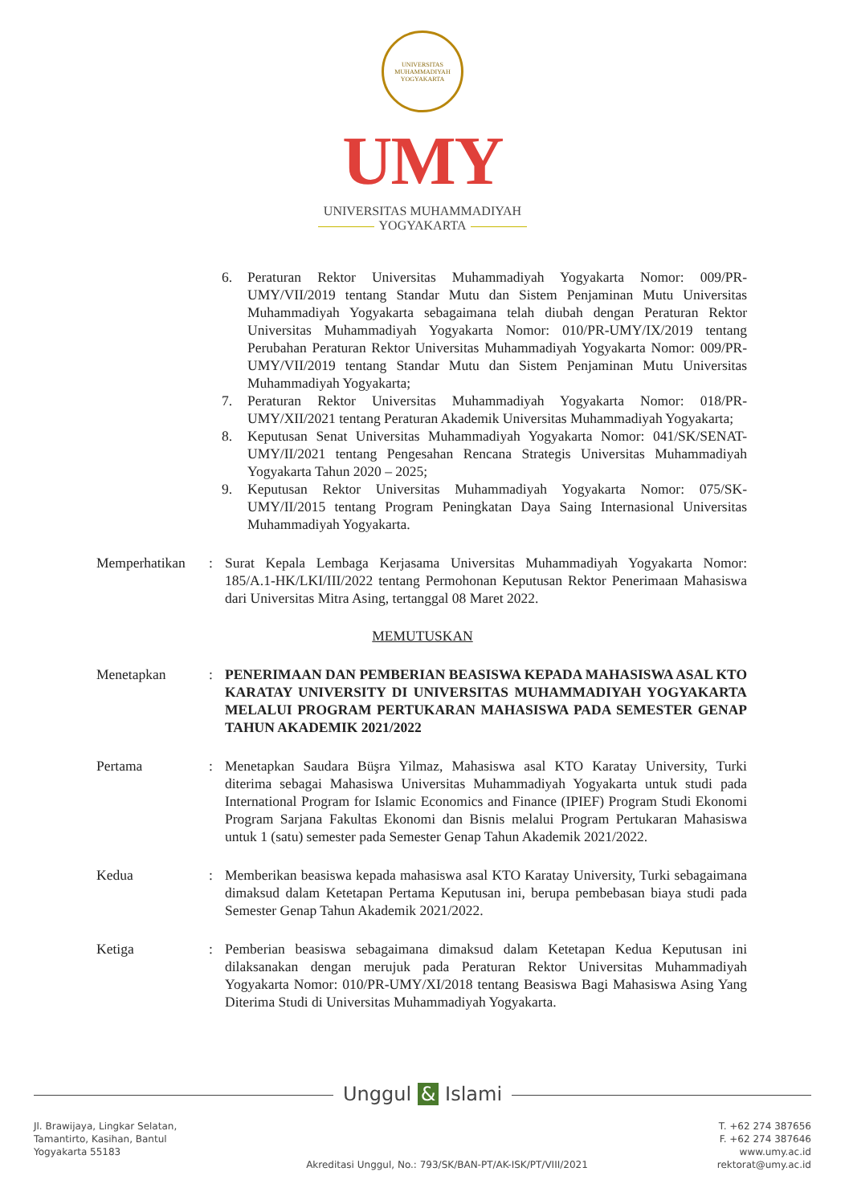UNIVERSITAS MUHAMMADIYAH YOGYAKARTA
UMY
UNIVERSITAS MUHAMMADIYAH
YOGYAKARTA
6. Peraturan Rektor Universitas Muhammadiyah Yogyakarta Nomor: 009/PR-UMY/VII/2019 tentang Standar Mutu dan Sistem Penjaminan Mutu Universitas Muhammadiyah Yogyakarta sebagaimana telah diubah dengan Peraturan Rektor Universitas Muhammadiyah Yogyakarta Nomor: 010/PR-UMY/IX/2019 tentang Perubahan Peraturan Rektor Universitas Muhammadiyah Yogyakarta Nomor: 009/PR-UMY/VII/2019 tentang Standar Mutu dan Sistem Penjaminan Mutu Universitas Muhammadiyah Yogyakarta;
7. Peraturan Rektor Universitas Muhammadiyah Yogyakarta Nomor: 018/PR-UMY/XII/2021 tentang Peraturan Akademik Universitas Muhammadiyah Yogyakarta;
8. Keputusan Senat Universitas Muhammadiyah Yogyakarta Nomor: 041/SK/SENAT-UMY/II/2021 tentang Pengesahan Rencana Strategis Universitas Muhammadiyah Yogyakarta Tahun 2020 – 2025;
9. Keputusan Rektor Universitas Muhammadiyah Yogyakarta Nomor: 075/SK-UMY/II/2015 tentang Program Peningkatan Daya Saing Internasional Universitas Muhammadiyah Yogyakarta.
Memperhatikan : Surat Kepala Lembaga Kerjasama Universitas Muhammadiyah Yogyakarta Nomor: 185/A.1-HK/LKI/III/2022 tentang Permohonan Keputusan Rektor Penerimaan Mahasiswa dari Universitas Mitra Asing, tertanggal 08 Maret 2022.
MEMUTUSKAN
Menetapkan : PENERIMAAN DAN PEMBERIAN BEASISWA KEPADA MAHASISWA ASAL KTO KARATAY UNIVERSITY DI UNIVERSITAS MUHAMMADIYAH YOGYAKARTA MELALUI PROGRAM PERTUKARAN MAHASISWA PADA SEMESTER GENAP TAHUN AKADEMIK 2021/2022
Pertama : Menetapkan Saudara Büşra Yilmaz, Mahasiswa asal KTO Karatay University, Turki diterima sebagai Mahasiswa Universitas Muhammadiyah Yogyakarta untuk studi pada International Program for Islamic Economics and Finance (IPIEF) Program Studi Ekonomi Program Sarjana Fakultas Ekonomi dan Bisnis melalui Program Pertukaran Mahasiswa untuk 1 (satu) semester pada Semester Genap Tahun Akademik 2021/2022.
Kedua : Memberikan beasiswa kepada mahasiswa asal KTO Karatay University, Turki sebagaimana dimaksud dalam Ketetapan Pertama Keputusan ini, berupa pembebasan biaya studi pada Semester Genap Tahun Akademik 2021/2022.
Ketiga : Pemberian beasiswa sebagaimana dimaksud dalam Ketetapan Kedua Keputusan ini dilaksanakan dengan merujuk pada Peraturan Rektor Universitas Muhammadiyah Yogyakarta Nomor: 010/PR-UMY/XI/2018 tentang Beasiswa Bagi Mahasiswa Asing Yang Diterima Studi di Universitas Muhammadiyah Yogyakarta.
Unggul & Islami
Jl. Brawijaya, Lingkar Selatan,
Tamantirto, Kasihan, Bantul
Yogyakarta 55183
Akreditasi Unggul, No.: 793/SK/BAN-PT/AK-ISK/PT/VIII/2021
T. +62 274 387656
F. +62 274 387646
www.umy.ac.id
rektorat@umy.ac.id